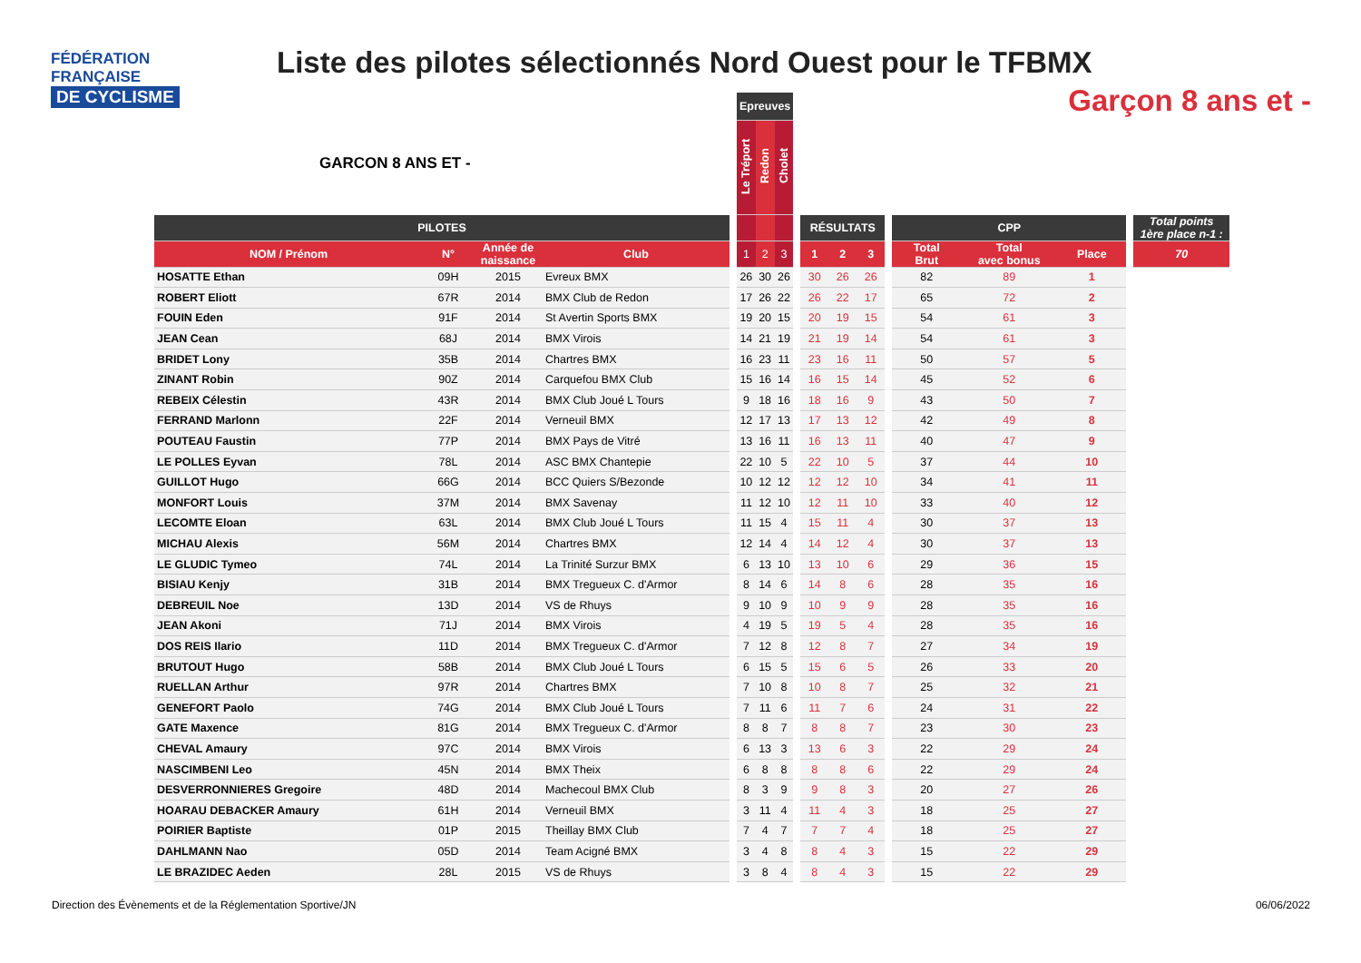FÉDÉRATION
FRANÇAISE
DE CYCLISME
Liste des pilotes sélectionnés Nord Ouest pour le TFBMX
Garçon 8 ans et -
GARCON 8 ANS ET -
| | | | | | Epreuves | | | | | | | | | | | | |
| --- | --- | --- | --- | --- | --- | --- | --- | --- | --- | --- | --- | --- | --- | --- | --- | --- | --- |
| | | | | | Le Tréport | Redon | Cholet | | | | | | | | | | |
| PILOTES | | | | | | | | | RÉSULTATS | | | | CPP | | | | Total points 1ère place n-1 : |
| NOM / Prénom | N° | Année de naissance | Club | | 1 | 2 | 3 | | 1 | 2 | 3 | | Total Brut | Total avec bonus | Place | | 70 |
| HOSATTE Ethan | 09H | 2015 | Evreux BMX | | 26 | 30 | 26 | | 30 | 26 | 26 | | 82 | 89 | 1 | | |
| ROBERT Eliott | 67R | 2014 | BMX Club de Redon | | 17 | 26 | 22 | | 26 | 22 | 17 | | 65 | 72 | 2 | | |
| FOUIN Eden | 91F | 2014 | St Avertin Sports BMX | | 19 | 20 | 15 | | 20 | 19 | 15 | | 54 | 61 | 3 | | |
| JEAN Cean | 68J | 2014 | BMX Virois | | 14 | 21 | 19 | | 21 | 19 | 14 | | 54 | 61 | 3 | | |
| BRIDET Lony | 35B | 2014 | Chartres BMX | | 16 | 23 | 11 | | 23 | 16 | 11 | | 50 | 57 | 5 | | |
| ZINANT Robin | 90Z | 2014 | Carquefou BMX Club | | 15 | 16 | 14 | | 16 | 15 | 14 | | 45 | 52 | 6 | | |
| REBEIX Célestin | 43R | 2014 | BMX Club Joué L Tours | | 9 | 18 | 16 | | 18 | 16 | 9 | | 43 | 50 | 7 | | |
| FERRAND Marlonn | 22F | 2014 | Verneuil BMX | | 12 | 17 | 13 | | 17 | 13 | 12 | | 42 | 49 | 8 | | |
| POUTEAU Faustin | 77P | 2014 | BMX Pays de Vitré | | 13 | 16 | 11 | | 16 | 13 | 11 | | 40 | 47 | 9 | | |
| LE POLLES Eyvan | 78L | 2014 | ASC BMX Chantepie | | 22 | 10 | 5 | | 22 | 10 | 5 | | 37 | 44 | 10 | | |
| GUILLOT Hugo | 66G | 2014 | BCC Quiers S/Bezonde | | 10 | 12 | 12 | | 12 | 12 | 10 | | 34 | 41 | 11 | | |
| MONFORT Louis | 37M | 2014 | BMX Savenay | | 11 | 12 | 10 | | 12 | 11 | 10 | | 33 | 40 | 12 | | |
| LECOMTE Eloan | 63L | 2014 | BMX Club Joué L Tours | | 11 | 15 | 4 | | 15 | 11 | 4 | | 30 | 37 | 13 | | |
| MICHAU Alexis | 56M | 2014 | Chartres BMX | | 12 | 14 | 4 | | 14 | 12 | 4 | | 30 | 37 | 13 | | |
| LE GLUDIC Tymeo | 74L | 2014 | La Trinité Surzur BMX | | 6 | 13 | 10 | | 13 | 10 | 6 | | 29 | 36 | 15 | | |
| BISIAU Kenjy | 31B | 2014 | BMX Tregueux C. d'Armor | | 8 | 14 | 6 | | 14 | 8 | 6 | | 28 | 35 | 16 | | |
| DEBREUIL Noe | 13D | 2014 | VS de Rhuys | | 9 | 10 | 9 | | 10 | 9 | 9 | | 28 | 35 | 16 | | |
| JEAN Akoni | 71J | 2014 | BMX Virois | | 4 | 19 | 5 | | 19 | 5 | 4 | | 28 | 35 | 16 | | |
| DOS REIS Ilario | 11D | 2014 | BMX Tregueux C. d'Armor | | 7 | 12 | 8 | | 12 | 8 | 7 | | 27 | 34 | 19 | | |
| BRUTOUT Hugo | 58B | 2014 | BMX Club Joué L Tours | | 6 | 15 | 5 | | 15 | 6 | 5 | | 26 | 33 | 20 | | |
| RUELLAN Arthur | 97R | 2014 | Chartres BMX | | 7 | 10 | 8 | | 10 | 8 | 7 | | 25 | 32 | 21 | | |
| GENEFORT Paolo | 74G | 2014 | BMX Club Joué L Tours | | 7 | 11 | 6 | | 11 | 7 | 6 | | 24 | 31 | 22 | | |
| GATE Maxence | 81G | 2014 | BMX Tregueux C. d'Armor | | 8 | 8 | 7 | | 8 | 8 | 7 | | 23 | 30 | 23 | | |
| CHEVAL Amaury | 97C | 2014 | BMX Virois | | 6 | 13 | 3 | | 13 | 6 | 3 | | 22 | 29 | 24 | | |
| NASCIMBENI Leo | 45N | 2014 | BMX Theix | | 6 | 8 | 8 | | 8 | 8 | 6 | | 22 | 29 | 24 | | |
| DESVERRONNIERES Gregoire | 48D | 2014 | Machecoul BMX Club | | 8 | 3 | 9 | | 9 | 8 | 3 | | 20 | 27 | 26 | | |
| HOARAU DEBACKER Amaury | 61H | 2014 | Verneuil BMX | | 3 | 11 | 4 | | 11 | 4 | 3 | | 18 | 25 | 27 | | |
| POIRIER Baptiste | 01P | 2015 | Theillay BMX Club | | 7 | 4 | 7 | | 7 | 7 | 4 | | 18 | 25 | 27 | | |
| DAHLMANN Nao | 05D | 2014 | Team Acigné BMX | | 3 | 4 | 8 | | 8 | 4 | 3 | | 15 | 22 | 29 | | |
| LE BRAZIDEC Aeden | 28L | 2015 | VS de Rhuys | | 3 | 8 | 4 | | 8 | 4 | 3 | | 15 | 22 | 29 | | |
Direction des Évènements et de la Réglementation Sportive/JN
06/06/2022